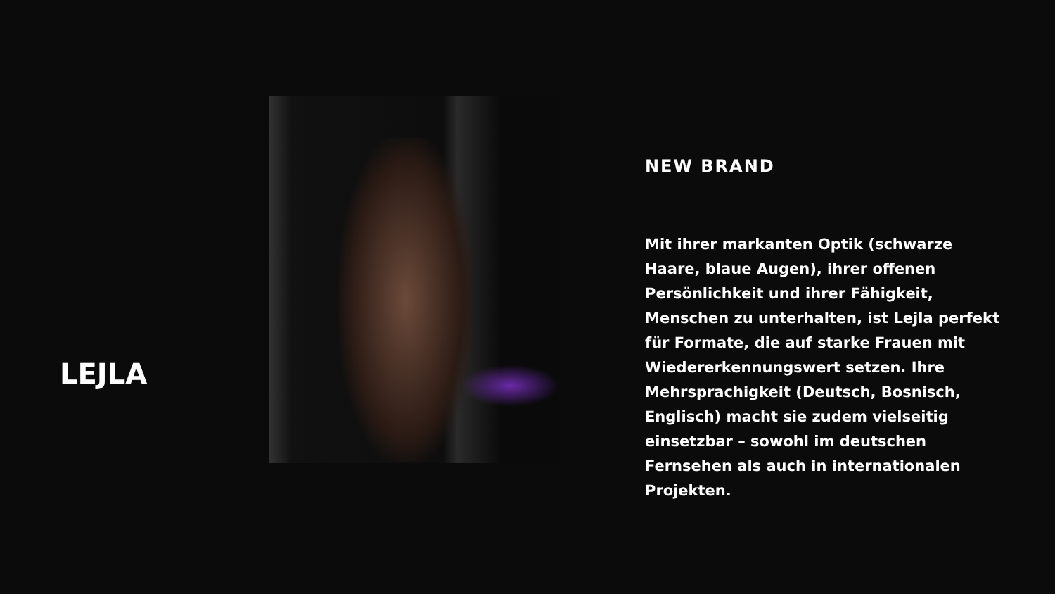LEJLA
NEW BRAND
Mit ihrer markanten Optik (schwarze Haare, blaue Augen), ihrer offenen Persönlichkeit und ihrer Fähigkeit, Menschen zu unterhalten, ist Lejla perfekt für Formate, die auf starke Frauen mit Wiedererkennungswert setzen. Ihre Mehrsprachigkeit (Deutsch, Bosnisch, Englisch) macht sie zudem vielseitig einsetzbar – sowohl im deutschen Fernsehen als auch in internationalen Projekten.